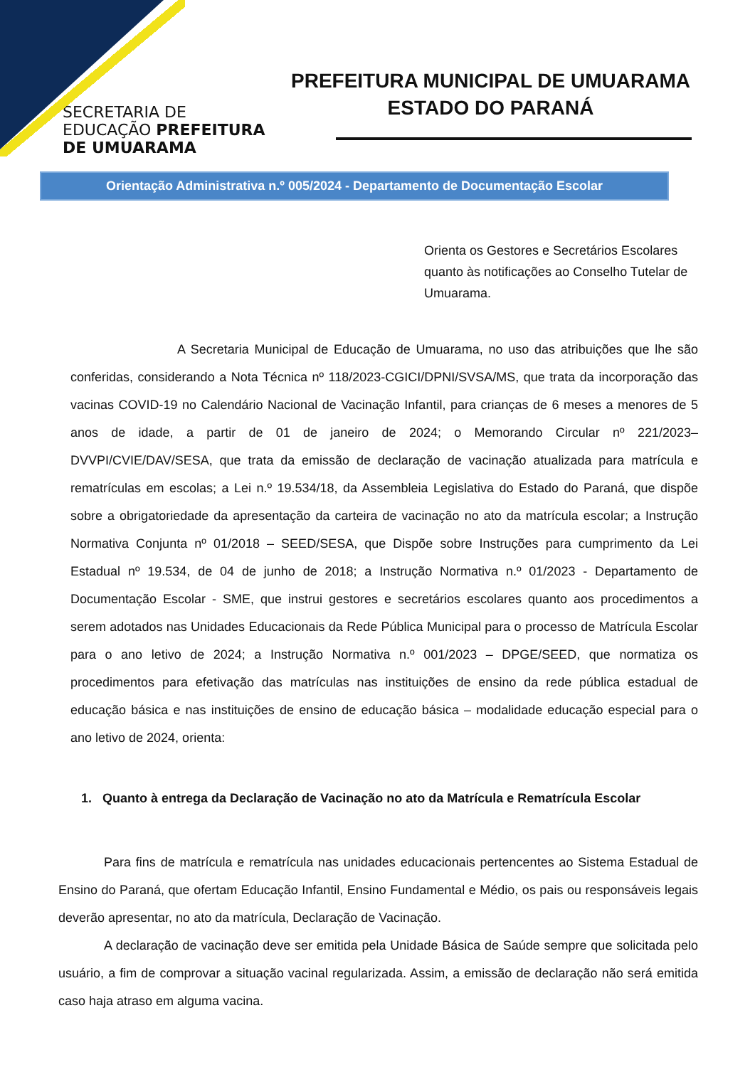SECRETARIA DE
EDUCAÇÃO PREFEITURA DE UMUARAMA
PREFEITURA MUNICIPAL DE UMUARAMA
ESTADO DO PARANÁ
Orientação Administrativa n.º 005/2024 - Departamento de Documentação Escolar
Orienta os Gestores e Secretários Escolares quanto às notificações ao Conselho Tutelar de Umuarama.
A Secretaria Municipal de Educação de Umuarama, no uso das atribuições que lhe são conferidas, considerando a Nota Técnica nº 118/2023-CGICI/DPNI/SVSA/MS, que trata da incorporação das vacinas COVID-19 no Calendário Nacional de Vacinação Infantil, para crianças de 6 meses a menores de 5 anos de idade, a partir de 01 de janeiro de 2024; o Memorando Circular nº 221/2023– DVVPI/CVIE/DAV/SESA, que trata da emissão de declaração de vacinação atualizada para matrícula e rematrículas em escolas; a Lei n.º 19.534/18, da Assembleia Legislativa do Estado do Paraná, que dispõe sobre a obrigatoriedade da apresentação da carteira de vacinação no ato da matrícula escolar; a Instrução Normativa Conjunta nº 01/2018 – SEED/SESA, que Dispõe sobre Instruções para cumprimento da Lei Estadual nº 19.534, de 04 de junho de 2018; a Instrução Normativa n.º 01/2023 - Departamento de Documentação Escolar - SME, que instrui gestores e secretários escolares quanto aos procedimentos a serem adotados nas Unidades Educacionais da Rede Pública Municipal para o processo de Matrícula Escolar para o ano letivo de 2024; a Instrução Normativa n.º 001/2023 – DPGE/SEED, que normatiza os procedimentos para efetivação das matrículas nas instituições de ensino da rede pública estadual de educação básica e nas instituições de ensino de educação básica – modalidade educação especial para o ano letivo de 2024, orienta:
1. Quanto à entrega da Declaração de Vacinação no ato da Matrícula e Rematrícula Escolar
Para fins de matrícula e rematrícula nas unidades educacionais pertencentes ao Sistema Estadual de Ensino do Paraná, que ofertam Educação Infantil, Ensino Fundamental e Médio, os pais ou responsáveis legais deverão apresentar, no ato da matrícula, Declaração de Vacinação.
A declaração de vacinação deve ser emitida pela Unidade Básica de Saúde sempre que solicitada pelo usuário, a fim de comprovar a situação vacinal regularizada. Assim, a emissão de declaração não será emitida caso haja atraso em alguma vacina.